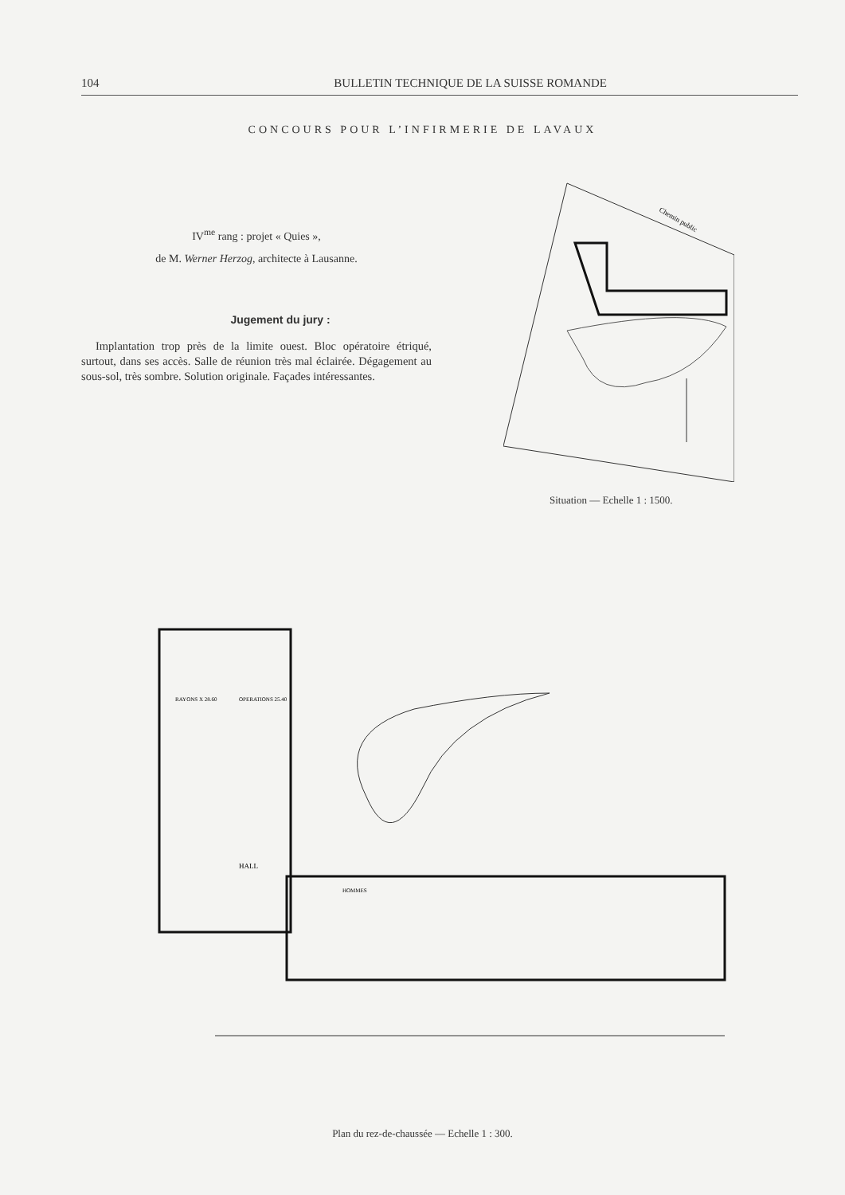104 BULLETIN TECHNIQUE DE LA SUISSE ROMANDE
CONCOURS POUR L’INFIRMERIE DE LAVAUX
IV<sup>me</sup> rang : projet « Quies »,
de M. Werner Herzog, architecte à Lausanne.
Jugement du jury :
Implantation trop près de la limite ouest. Bloc opératoire étriqué, surtout, dans ses accès. Salle de réunion très mal éclairée. Dégagement au sous-sol, très sombre. Solution originale. Façades intéressantes.
Chemin public
Situation — Echelle 1 : 1500.
RAYONS X 28.60
OPERATIONS 25.40
HALL
HOMMES
Plan du rez-de-chaussée — Echelle 1 : 300.